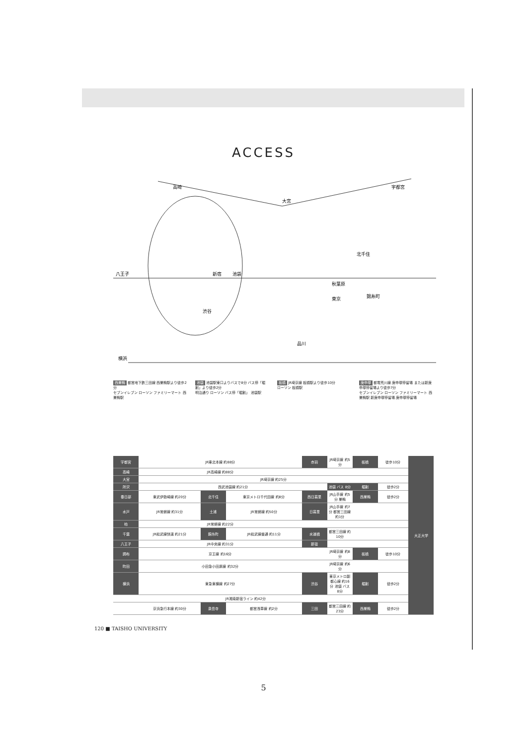ACCESS
高崎
大宮
宇都宮
八王子
新宿
池袋
渋谷
秋葉原
東京
品川
横浜
錦糸町
北千住
西巣鴨 都営地下鉄三田線 西巣鴨駅より徒歩2分
セブンイレブン ローソン ファミリーマート 西巣鴨駅
池袋 池袋駅東口よりバスで8分 バス停「堀割」より徒歩2分
明治通り ローソン バス停「堀割」 池袋駅
板橋 JR埼京線 板橋駅より徒歩10分
ローソン 板橋駅
庚申塚 都電荒川線 庚申塚停留場 または新庚申塚停留場より徒歩7分
セブンイレブン ローソン ファミリーマート 西巣鴨駅 新庚申塚停留場 庚申塚停留場
| 宇都宮 | JR東北本線 約88分 | | | 赤羽 | JR埼京線 約5分 | 板橋 | 徒歩10分 | 大正大学 |
| 高崎 | JR高崎線 約88分 | | | | | | | |
| 大宮 | JR埼京線 約25分 | | | | | | | |
| 所沢 | 西武池袋線 約21分 | | | | 池袋 バス 8分 | 堀割 | 徒歩2分 | |
| 春日部 | 東武伊勢崎線 約20分 | 北千住 | 東京メトロ千代田線 約8分 | 西日暮里 | JR山手線 約5分 巣鴨 | 西巣鴨 | 徒歩2分 | |
| 水戸 | JR常磐線 約31分 | 土浦 | JR常磐線 約50分 | 日暮里 | JR山手線 約7分 都営三田線 約1分 | | | |
| 柏 | JR常磐線 約22分 | | | | | | | |
| 千葉 | JR総武線快速 約21分 | 錦糸町 | JR総武線普通 約11分 | 水道橋 | 都営三田線 約10分 | | | |
| 八王子 | JR中央線 約31分 | | | 新宿 | | | | |
| 調布 | 京王線 約16分 | | | | JR埼京線 約8分 | 板橋 | 徒歩10分 | |
| 町田 | 小田急小田原線 約32分 | | | | JR埼京線 約6分 | | | |
| 横浜 | 東急東横線 約27分 | | | 渋谷 | 東京メトロ副都心線 約16分 池袋 バス 8分 | 堀割 | 徒歩2分 | |
| | JR湘南新宿ライン 約42分 | | | | | | | |
| | 京浜急行本線 約30分 | 泉岳寺 | 都営浅草線 約2分 | 三田 | 都営三田線 約23分 | 西巣鴨 | 徒歩2分 | |
120 ■ TAISHO UNIVERSITY
5